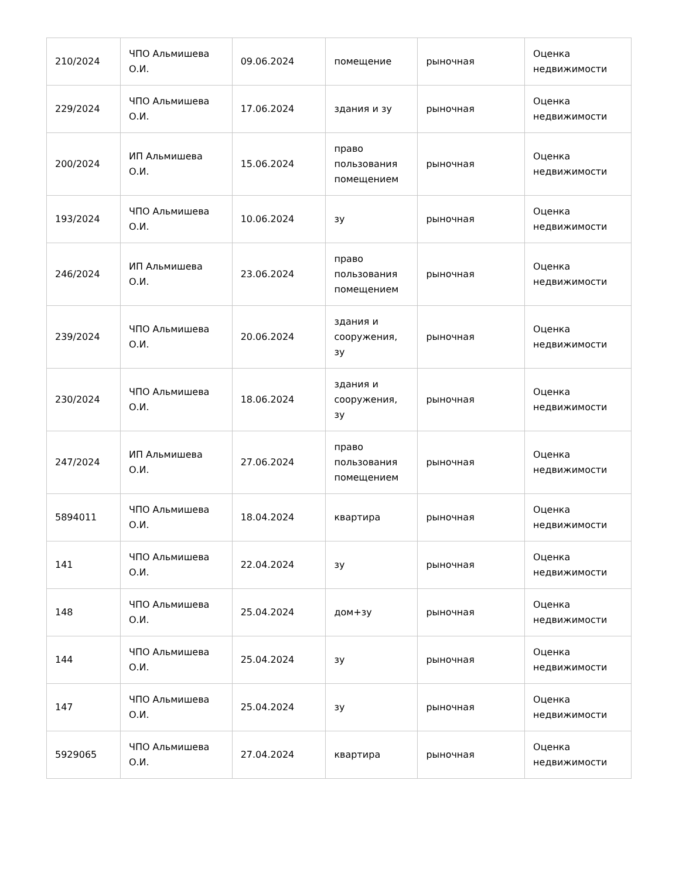| 210/2024 | ЧПО Альмишева О.И. | 09.06.2024 | помещение | рыночная | Оценка недвижимости |
| 229/2024 | ЧПО Альмишева О.И. | 17.06.2024 | здания и зу | рыночная | Оценка недвижимости |
| 200/2024 | ИП Альмишева О.И. | 15.06.2024 | право пользования помещением | рыночная | Оценка недвижимости |
| 193/2024 | ЧПО Альмишева О.И. | 10.06.2024 | зу | рыночная | Оценка недвижимости |
| 246/2024 | ИП Альмишева О.И. | 23.06.2024 | право пользования помещением | рыночная | Оценка недвижимости |
| 239/2024 | ЧПО Альмишева О.И. | 20.06.2024 | здания и сооружения, зу | рыночная | Оценка недвижимости |
| 230/2024 | ЧПО Альмишева О.И. | 18.06.2024 | здания и сооружения, зу | рыночная | Оценка недвижимости |
| 247/2024 | ИП Альмишева О.И. | 27.06.2024 | право пользования помещением | рыночная | Оценка недвижимости |
| 5894011 | ЧПО Альмишева О.И. | 18.04.2024 | квартира | рыночная | Оценка недвижимости |
| 141 | ЧПО Альмишева О.И. | 22.04.2024 | зу | рыночная | Оценка недвижимости |
| 148 | ЧПО Альмишева О.И. | 25.04.2024 | дом+зу | рыночная | Оценка недвижимости |
| 144 | ЧПО Альмишева О.И. | 25.04.2024 | зу | рыночная | Оценка недвижимости |
| 147 | ЧПО Альмишева О.И. | 25.04.2024 | зу | рыночная | Оценка недвижимости |
| 5929065 | ЧПО Альмишева О.И. | 27.04.2024 | квартира | рыночная | Оценка недвижимости |